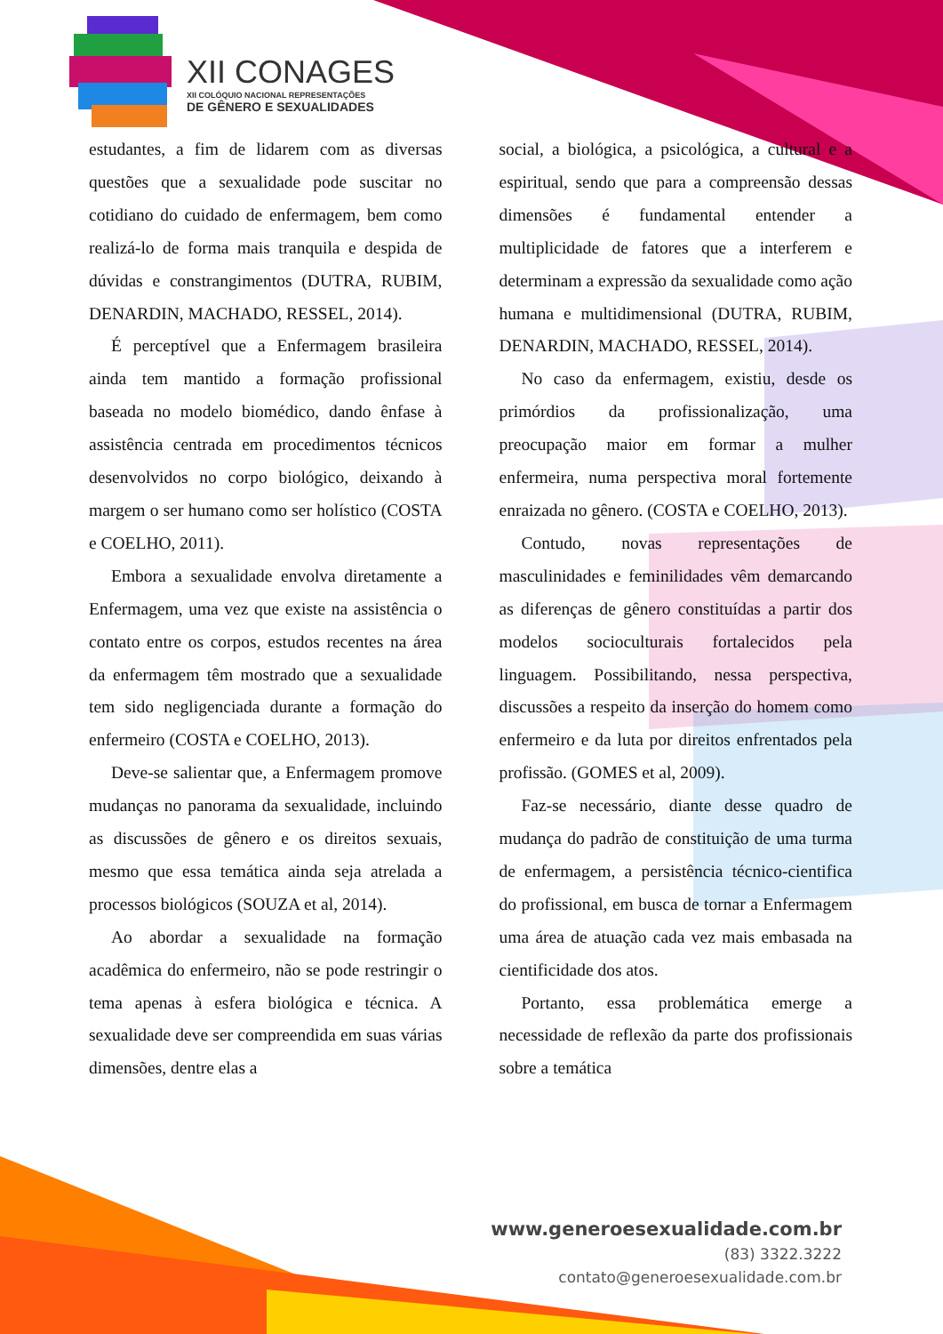XII CONAGES
XII COLÓQUIO NACIONAL REPRESENTAÇÕES
DE GÊNERO E SEXUALIDADES
estudantes, a fim de lidarem com as diversas questões que a sexualidade pode suscitar no cotidiano do cuidado de enfermagem, bem como realizá-lo de forma mais tranquila e despida de dúvidas e constrangimentos (DUTRA, RUBIM, DENARDIN, MACHADO, RESSEL, 2014).
É perceptível que a Enfermagem brasileira ainda tem mantido a formação profissional baseada no modelo biomédico, dando ênfase à assistência centrada em procedimentos técnicos desenvolvidos no corpo biológico, deixando à margem o ser humano como ser holístico (COSTA e COELHO, 2011).
Embora a sexualidade envolva diretamente a Enfermagem, uma vez que existe na assistência o contato entre os corpos, estudos recentes na área da enfermagem têm mostrado que a sexualidade tem sido negligenciada durante a formação do enfermeiro (COSTA e COELHO, 2013).
Deve-se salientar que, a Enfermagem promove mudanças no panorama da sexualidade, incluindo as discussões de gênero e os direitos sexuais, mesmo que essa temática ainda seja atrelada a processos biológicos (SOUZA et al, 2014).
Ao abordar a sexualidade na formação acadêmica do enfermeiro, não se pode restringir o tema apenas à esfera biológica e técnica. A sexualidade deve ser compreendida em suas várias dimensões, dentre elas a
social, a biológica, a psicológica, a cultural e a espiritual, sendo que para a compreensão dessas dimensões é fundamental entender a multiplicidade de fatores que a interferem e determinam a expressão da sexualidade como ação humana e multidimensional (DUTRA, RUBIM, DENARDIN, MACHADO, RESSEL, 2014).
No caso da enfermagem, existiu, desde os primórdios da profissionalização, uma preocupação maior em formar a mulher enfermeira, numa perspectiva moral fortemente enraizada no gênero. (COSTA e COELHO, 2013).
Contudo, novas representações de masculinidades e feminilidades vêm demarcando as diferenças de gênero constituídas a partir dos modelos socioculturais fortalecidos pela linguagem. Possibilitando, nessa perspectiva, discussões a respeito da inserção do homem como enfermeiro e da luta por direitos enfrentados pela profissão. (GOMES et al, 2009).
Faz-se necessário, diante desse quadro de mudança do padrão de constituição de uma turma de enfermagem, a persistência técnico-cientifica do profissional, em busca de tornar a Enfermagem uma área de atuação cada vez mais embasada na cientificidade dos atos.
Portanto, essa problemática emerge a necessidade de reflexão da parte dos profissionais sobre a temática
www.generoesexualidade.com.br
(83) 3322.3222
contato@generoesexualidade.com.br